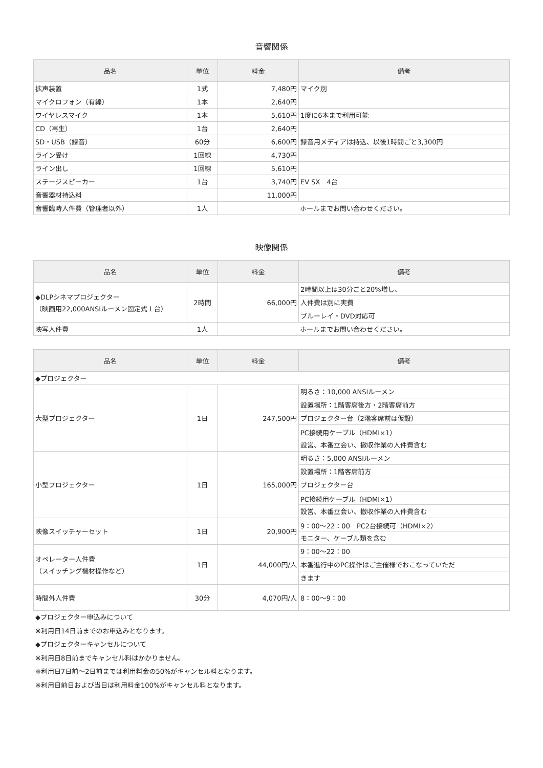音響関係
| 品名 | 単位 | 料金 | 備考 |
| --- | --- | --- | --- |
| 拡声装置 | 1式 | 7,480円 | マイク別 |
| マイクロフォン（有線） | 1本 | 2,640円 | |
| ワイヤレスマイク | 1本 | 5,610円 | 1度に6本まで利用可能 |
| CD（再生） | 1台 | 2,640円 | |
| SD・USB（録音） | 60分 | 6,600円 | 録音用メディアは持込、以後1時間ごと3,300円 |
| ライン受け | 1回線 | 4,730円 | |
| ライン出し | 1回線 | 5,610円 | |
| ステージスピーカー | 1台 | 3,740円 | EV SX 4台 |
| 音響器材持込料 | | 11,000円 | |
| 音響臨時人件費（管理者以外） | 1人 | ホールまでお問い合わせください。 | |
映像関係
| 品名 | 単位 | 料金 | 備考 |
| --- | --- | --- | --- |
| ◆DLPシネマプロジェクター （映画用22,000ANSIルーメン固定式１台） | 2時間 | 66,000円 | 2時間以上は30分ごと20%増し、 |
| | | | 人件費は別に実費 |
| | | | ブルーレイ・DVD対応可 |
| 映写人件費 | 1人 | ホールまでお問い合わせください。 | |
| 品名 | 単位 | 料金 | 備考 |
| --- | --- | --- | --- |
| ◆プロジェクター | | | |
| 大型プロジェクター | 1日 | 247,500円 | 明るさ：10,000 ANSIルーメン |
| | | | 設置場所：1階客席後方・2階客席前方 |
| | | | プロジェクター台（2階客席前は仮設） |
| | | | PC接続用ケーブル（HDMI×1） |
| | | | 設営、本番立会い、撤収作業の人件費含む |
| 小型プロジェクター | 1日 | 165,000円 | 明るさ：5,000 ANSIルーメン |
| | | | 設置場所：1階客席前方 |
| | | | プロジェクター台 |
| | | | PC接続用ケーブル（HDMI×1） |
| | | | 設営、本番立会い、撤収作業の人件費含む |
| 映像スイッチャーセット | 1日 | 20,900円 | 9：00～22：00 PC2台接続可（HDMI×2） |
| | | | モニター、ケーブル類を含む |
| オペレーター人件費 （スイッチング機材操作など） | 1日 | 44,000円/人 | 9：00～22：00 |
| | | | 本番進行中のPC操作はご主催様でおこなっていただ |
| | | | きます |
| 時間外人件費 | 30分 | 4,070円/人 | 8：00～9：00 |
◆プロジェクター申込みについて
※利用日14日前までのお申込みとなります。
◆プロジェクターキャンセルについて
※利用日8日前までキャンセル料はかかりません。
※利用日7日前～2日前までは利用料金の50%がキャンセル料となります。
※利用日前日および当日は利用料金100%がキャンセル料となります。